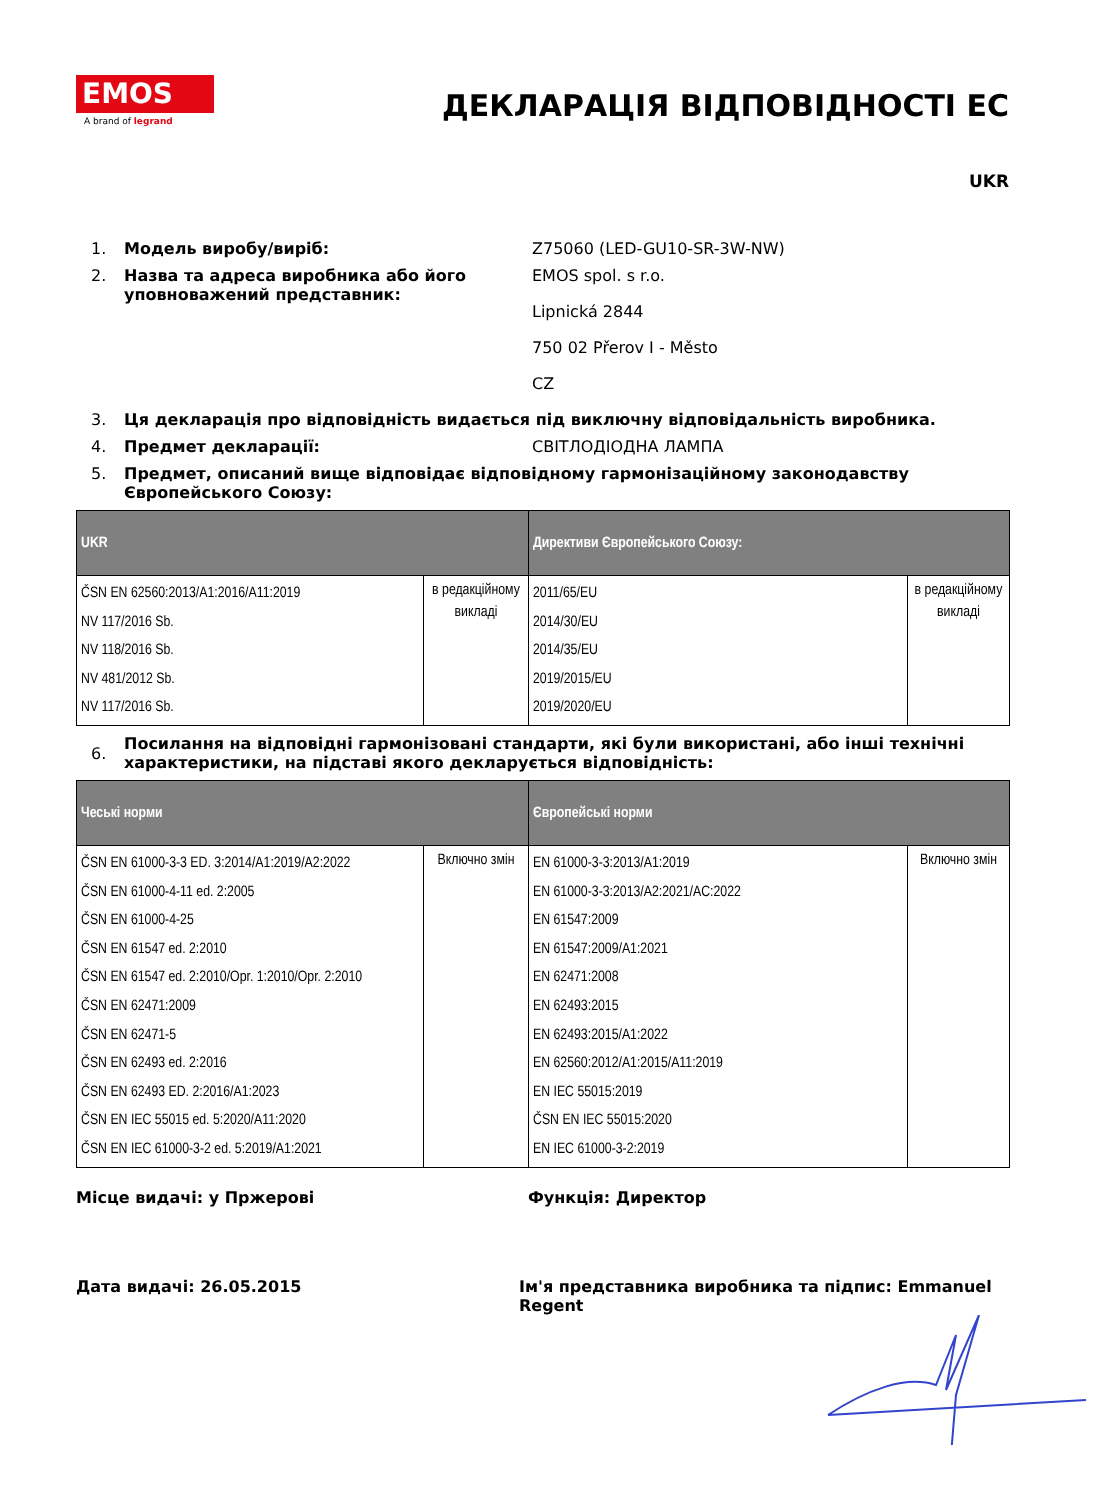EMOS
A brand of legrand
ДЕКЛАРАЦІЯ ВІДПОВІДНОСТІ ЕС
UKR
1. Модель виробу/виріб: Z75060 (LED-GU10-SR-3W-NW)
2. Назва та адреса виробника або його уповноважений представник:
EMOS spol. s r.o.
Lipnická 2844
750 02 Přerov I - Město
CZ
3. Ця декларація про відповідність видається під виключну відповідальність виробника.
4. Предмет декларації: СВІТЛОДІОДНА ЛАМПА
5. Предмет, описаний вище відповідає відповідному гармонізаційному законодавству Європейського Союзу:
| UKR | | Директиви Європейського Союзу: | |
| --- | --- | --- | --- |
| ČSN EN 62560:2013/A1:2016/A11:2019 NV 117/2016 Sb. NV 118/2016 Sb. NV 481/2012 Sb. NV 117/2016 Sb. | в редакційному викладі | 2011/65/EU 2014/30/EU 2014/35/EU 2019/2015/EU 2019/2020/EU | в редакційному викладі |
6.
Посилання на відповідні гармонізовані стандарти, які були використані, або інші технічні характеристики, на підставі якого декларується відповідність:
| Чеські норми | | Європейські норми | |
| --- | --- | --- | --- |
| ČSN EN 61000-3-3 ED. 3:2014/A1:2019/A2:2022 ČSN EN 61000-4-11 ed. 2:2005 ČSN EN 61000-4-25 ČSN EN 61547 ed. 2:2010 ČSN EN 61547 ed. 2:2010/Opr. 1:2010/Opr. 2:2010 ČSN EN 62471:2009 ČSN EN 62471-5 ČSN EN 62493 ed. 2:2016 ČSN EN 62493 ED. 2:2016/A1:2023 ČSN EN IEC 55015 ed. 5:2020/A11:2020 ČSN EN IEC 61000-3-2 ed. 5:2019/A1:2021 | Включно змін | EN 61000-3-3:2013/A1:2019 EN 61000-3-3:2013/A2:2021/AC:2022 EN 61547:2009 EN 61547:2009/A1:2021 EN 62471:2008 EN 62493:2015 EN 62493:2015/A1:2022 EN 62560:2012/A1:2015/A11:2019 EN IEC 55015:2019 ČSN EN IEC 55015:2020 EN IEC 61000-3-2:2019 | Включно змін |
Місце видачі: у Пржерові Функція: Директор
Дата видачі: 26.05.2015 Ім'я представника виробника та підпис: Emmanuel Regent